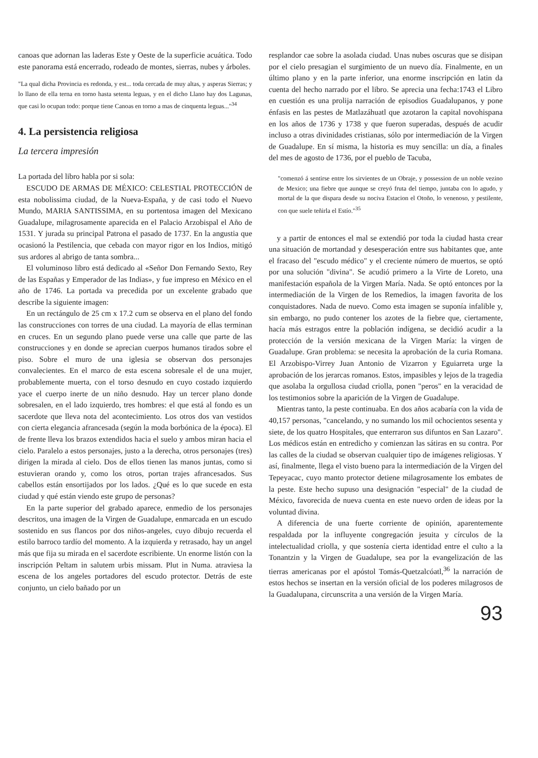canoas que adornan las laderas Este y Oeste de la superficie acuática. Todo este panorama está encerrado, rodeado de montes, sierras, nubes y árboles.
"La qual dicha Provincia es redonda, y est... toda cercada de muy altas, y asperas Sierras; y lo llano de ella terna en torno hasta setenta leguas, y en el dicho Llano hay dos Lagunas, que casi lo ocupan todo: porque tiene Canoas en torno a mas de cinquenta leguas..."<sup>34</sup>
4. La persistencia religiosa
La tercera impresión
La portada del libro habla por si sola:
ESCUDO DE ARMAS DE MÉXICO: CELESTIAL PROTECCIÓN de esta nobolissima ciudad, de la Nueva-España, y de casi todo el Nuevo Mundo, MARIA SANTISSIMA, en su portentosa imagen del Mexicano Guadalupe, milagrosamente aparecida en el Palacio Arzobispal el Año de 1531. Y jurada su principal Patrona el pasado de 1737. En la angustia que ocasionó la Pestilencia, que cebada con mayor rigor en los Indios, mitigó sus ardores al abrigo de tanta sombra...
El voluminoso libro está dedicado al «Señor Don Fernando Sexto, Rey de las Españas y Emperador de las Indias», y fue impreso en México en el año de 1746. La portada va precedida por un excelente grabado que describe la siguiente imagen:
En un rectángulo de 25 cm x 17.2 cum se observa en el plano del fondo las construcciones con torres de una ciudad. La mayoría de ellas terminan en cruces. En un segundo plano puede verse una calle que parte de las construcciones y en donde se aprecian cuerpos humanos tirados sobre el piso. Sobre el muro de una iglesia se observan dos personajes convalecientes. En el marco de esta escena sobresale el de una mujer, probablemente muerta, con el torso desnudo en cuyo costado izquierdo yace el cuerpo inerte de un niño desnudo. Hay un tercer plano donde sobresalen, en el lado izquierdo, tres hombres: el que está al fondo es un sacerdote que lleva nota del acontecimiento. Los otros dos van vestidos con cierta elegancia afrancesada (según la moda borbónica de la época). El de frente lleva los brazos extendidos hacia el suelo y ambos miran hacia el cielo. Paralelo a estos personajes, justo a la derecha, otros personajes (tres) dirigen la mirada al cielo. Dos de ellos tienen las manos juntas, como si estuvieran orando y, como los otros, portan trajes afrancesados. Sus cabellos están ensortijados por los lados. ¿Qué es lo que sucede en esta ciudad y qué están viendo este grupo de personas?
En la parte superior del grabado aparece, enmedio de los personajes descritos, una imagen de la Virgen de Guadalupe, enmarcada en un escudo sostenido en sus flancos por dos niños-angeles, cuyo dibujo recuerda el estilo barroco tardío del momento. A la izquierda y retrasado, hay un angel más que fija su mirada en el sacerdote escribiente. Un enorme listón con la inscripción Peltam in salutem urbis missam. Plut in Numa. atraviesa la escena de los angeles portadores del escudo protector. Detrás de este conjunto, un cielo bañado por un
resplandor cae sobre la asolada ciudad. Unas nubes oscuras que se disipan por el cielo presagian el surgimiento de un nuevo día. Finalmente, en un último plano y en la parte inferior, una enorme inscripción en latin da cuenta del hecho narrado por el libro. Se aprecia una fecha:1743 el Libro en cuestión es una prolija narración de episodios Guadalupanos, y pone énfasis en las pestes de Matlazáhuatl que azotaron la capital novohispana en los años de 1736 y 1738 y que fueron superadas, después de acudir incluso a otras divinidades cristianas, sólo por intermediación de la Virgen de Guadalupe. En sí misma, la historia es muy sencilla: un día, a finales del mes de agosto de 1736, por el pueblo de Tacuba,
"comenzó á sentirse entre los sirvientes de un Obraje, y possession de un noble vezino de Mexico; una fiebre que aunque se creyó fruta del tiempo, juntaba con lo agudo, y mortal de la que dispara desde su nociva Estacion el Otoño, lo venenoso, y pestilente, con que suele teñirla el Estío."<sup>35</sup>
y a partir de entonces el mal se extendió por toda la ciudad hasta crear una situación de mortandad y desesperación entre sus habitantes que, ante el fracaso del "escudo médico" y el creciente número de muertos, se optó por una solución "divina". Se acudió primero a la Virte de Loreto, una manifestación española de la Virgen María. Nada. Se optó entonces por la intermediación de la Virgen de los Remedios, la imagen favorita de los conquistadores. Nada de nuevo. Como esta imagen se suponía infalible y, sin embargo, no pudo contener los azotes de la fiebre que, ciertamente, hacía más estragos entre la población indígena, se decidió acudir a la protección de la versión mexicana de la Virgen María: la virgen de Guadalupe. Gran problema: se necesita la aprobación de la curia Romana. El Arzobispo-Virrey Juan Antonio de Vizarron y Eguiarreta urge la aprobación de los jerarcas romanos. Estos, impasibles y lejos de la tragedia que asolaba la orgullosa ciudad criolla, ponen "peros" en la veracidad de los testimonios sobre la aparición de la Virgen de Guadalupe.
Mientras tanto, la peste continuaba. En dos años acabaría con la vida de 40,157 personas, "cancelando, y no sumando los mil ochocientos sesenta y siete, de los quatro Hospitales, que enterraron sus difuntos en San Lazaro". Los médicos están en entredicho y comienzan las sátiras en su contra. Por las calles de la ciudad se observan cualquier tipo de imágenes religiosas. Y así, finalmente, llega el visto bueno para la intermediación de la Virgen del Tepeyacac, cuyo manto protector detiene milagrosamente los embates de la peste. Este hecho supuso una designación "especial" de la ciudad de México, favorecida de nueva cuenta en este nuevo orden de ideas por la voluntad divina.
A diferencia de una fuerte corriente de opinión, aparentemente respaldada por la influyente congregación jesuita y círculos de la intelectualidad criolla, y que sostenía cierta identidad entre el culto a la Tonantzin y la Virgen de Guadalupe, sea por la evangelización de las tierras americanas por el apóstol Tomás-Quetzalcóatl,<sup>36</sup> la narración de estos hechos se insertan en la versión oficial de los poderes milagrosos de la Guadalupana, circunscrita a una versión de la Virgen María.
93